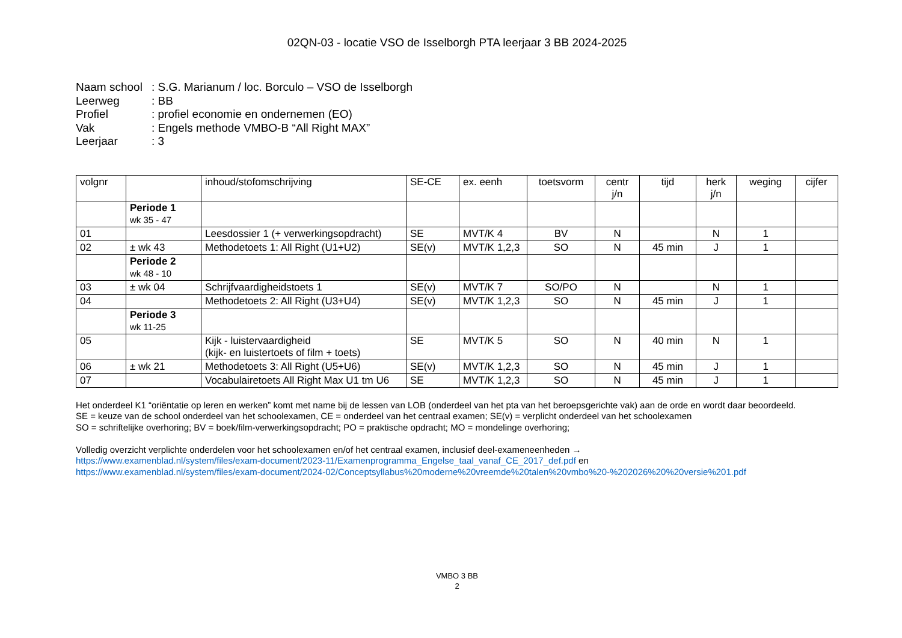02QN-03 - locatie VSO de Isselborgh PTA leerjaar 3 BB 2024-2025
Naam school: S.G. Marianum / loc. Borculo – VSO de Isselborgh
Leerweg: BB
Profiel: profiel economie en ondernemen (EO)
Vak: Engels methode VMBO-B “All Right MAX”
Leerjaar: 3
| volgnr | | inhoud/stofomschrijving | SE-CE | ex. eenh | toetsvorm | centr j/n | tijd | herk j/n | weging | cijfer |
| --- | --- | --- | --- | --- | --- | --- | --- | --- | --- | --- |
| | Periode 1 wk 35 - 47 | | | | | | | | | |
| 01 | | Leesdossier 1 (+ verwerkingsopdracht) | SE | MVT/K 4 | BV | N | | N | 1 | |
| 02 | ± wk 43 | Methodetoets 1: All Right (U1+U2) | SE(v) | MVT/K 1,2,3 | SO | N | 45 min | J | 1 | |
| | Periode 2 wk 48 - 10 | | | | | | | | | |
| 03 | ± wk 04 | Schrijfvaardigheidstoets 1 | SE(v) | MVT/K 7 | SO/PO | N | | N | 1 | |
| 04 | | Methodetoets 2: All Right (U3+U4) | SE(v) | MVT/K 1,2,3 | SO | N | 45 min | J | 1 | |
| | Periode 3 wk 11-25 | | | | | | | | | |
| 05 | | Kijk - luistervaardigheid (kijk- en luistertoets of film + toets) | SE | MVT/K 5 | SO | N | 40 min | N | 1 | |
| 06 | ± wk 21 | Methodetoets 3: All Right (U5+U6) | SE(v) | MVT/K 1,2,3 | SO | N | 45 min | J | 1 | |
| 07 | | Vocabulairetoets All Right Max U1 tm U6 | SE | MVT/K 1,2,3 | SO | N | 45 min | J | 1 | |
Het onderdeel K1 “oriëntatie op leren en werken” komt met name bij de lessen van LOB (onderdeel van het pta van het beroepsgerichte vak) aan de orde en wordt daar beoordeeld.
SE = keuze van de school onderdeel van het schoolexamen, CE = onderdeel van het centraal examen; SE(v) = verplicht onderdeel van het schoolexamen
SO = schriftelijke overhoring; BV = boek/film-verwerkingsopdracht; PO = praktische opdracht; MO = mondelinge overhoring;
Volledig overzicht verplichte onderdelen voor het schoolexamen en/of het centraal examen, inclusief deel-exameneenheden →
https://www.examenblad.nl/system/files/exam-document/2023-11/Examenprogramma_Engelse_taal_vanaf_CE_2017_def.pdf en
https://www.examenblad.nl/system/files/exam-document/2024-02/Conceptsyllabus%20moderne%20vreemde%20talen%20vmbo%20-%202026%20%20versie%201.pdf
VMBO 3 BB
2